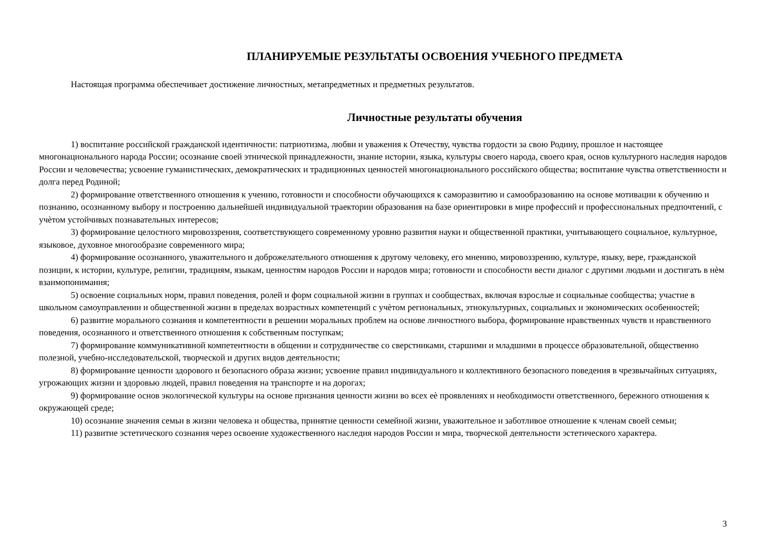ПЛАНИРУЕМЫЕ РЕЗУЛЬТАТЫ ОСВОЕНИЯ УЧЕБНОГО ПРЕДМЕТА
Настоящая программа обеспечивает достижение личностных, метапредметных и предметных результатов.
Личностные результаты обучения
1) воспитание российской гражданской идентичности: патриотизма, любви и уважения к Отечеству, чувства гордости за свою Родину, прошлое и настоящее многонационального народа России; осознание своей этнической принадлежности, знание истории, языка, культуры своего народа, своего края, основ культурного наследия народов России и человечества; усвоение гуманистических, демократических и традиционных ценностей многонационального российского общества; воспитание чувства ответственности и долга перед Родиной;
2) формирование ответственного отношения к учению, готовности и способности обучающихся к саморазвитию и самообразованию на основе мотивации к обучению и познанию, осознанному выбору и построению дальнейшей индивидуальной траектории образования на базе ориентировки в мире профессий и профессиональных предпочтений, с учѐтом устойчивых познавательных интересов;
3) формирование целостного мировоззрения, соответствующего современному уровню развития науки и общественной практики, учитывающего социальное, культурное, языковое, духовное многообразие современного мира;
4) формирование осознанного, уважительного и доброжелательного отношения к другому человеку, его мнению, мировоззрению, культуре, языку, вере, гражданской позиции, к истории, культуре, религии, традициям, языкам, ценностям народов России и народов мира; готовности и способности вести диалог с другими людьми и достигать в нѐм взаимопонимания;
5) освоение социальных норм, правил поведения, ролей и форм социальной жизни в группах и сообществах, включая взрослые и социальные сообщества; участие в школьном самоуправлении и общественной жизни в пределах возрастных компетенций с учѐтом региональных, этнокультурных, социальных и экономических особенностей;
6) развитие морального сознания и компетентности в решении моральных проблем на основе личностного выбора, формирование нравственных чувств и нравственного поведения, осознанного и ответственного отношения к собственным поступкам;
7) формирование коммуникативной компетентности в общении и сотрудничестве со сверстниками, старшими и младшими в процессе образовательной, общественно полезной, учебно-исследовательской, творческой и других видов деятельности;
8) формирование ценности здорового и безопасного образа жизни; усвоение правил индивидуального и коллективного безопасного поведения в чрезвычайных ситуациях, угрожающих жизни и здоровью людей, правил поведения на транспорте и на дорогах;
9) формирование основ экологической культуры на основе признания ценности жизни во всех еѐ проявлениях и необходимости ответственного, бережного отношения к окружающей среде;
10) осознание значения семьи в жизни человека и общества, принятие ценности семейной жизни, уважительное и заботливое отношение к членам своей семьи;
11) развитие эстетического сознания через освоение художественного наследия народов России и мира, творческой деятельности эстетического характера.
3